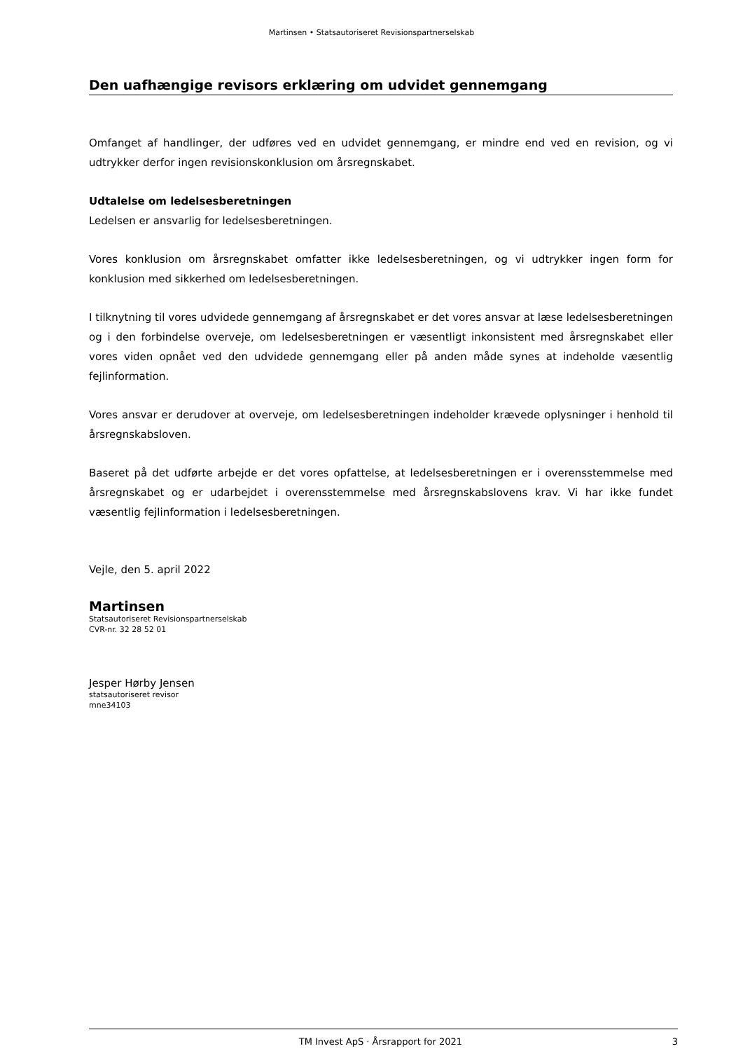Martinsen • Statsautoriseret Revisionspartnerselskab
Den uafhængige revisors erklæring om udvidet gennemgang
Omfanget af handlinger, der udføres ved en udvidet gennemgang, er mindre end ved en revision, og vi udtrykker derfor ingen revisionskonklusion om årsregnskabet.
Udtalelse om ledelsesberetningen
Ledelsen er ansvarlig for ledelsesberetningen.
Vores konklusion om årsregnskabet omfatter ikke ledelsesberetningen, og vi udtrykker ingen form for konklusion med sikkerhed om ledelsesberetningen.
I tilknytning til vores udvidede gennemgang af årsregnskabet er det vores ansvar at læse ledelsesberetningen og i den forbindelse overveje, om ledelsesberetningen er væsentligt inkonsistent med årsregnskabet eller vores viden opnået ved den udvidede gennemgang eller på anden måde synes at indeholde væsentlig fejlinformation.
Vores ansvar er derudover at overveje, om ledelsesberetningen indeholder krævede oplysninger i henhold til årsregnskabsloven.
Baseret på det udførte arbejde er det vores opfattelse, at ledelsesberetningen er i overensstemmelse med årsregnskabet og er udarbejdet i overensstemmelse med årsregnskabslovens krav. Vi har ikke fundet væsentlig fejlinformation i ledelsesberetningen.
Vejle, den 5. april 2022
Martinsen
Statsautoriseret Revisionspartnerselskab
CVR-nr. 32 28 52 01
Jesper Hørby Jensen
statsautoriseret revisor
mne34103
TM Invest ApS · Årsrapport for 2021 3